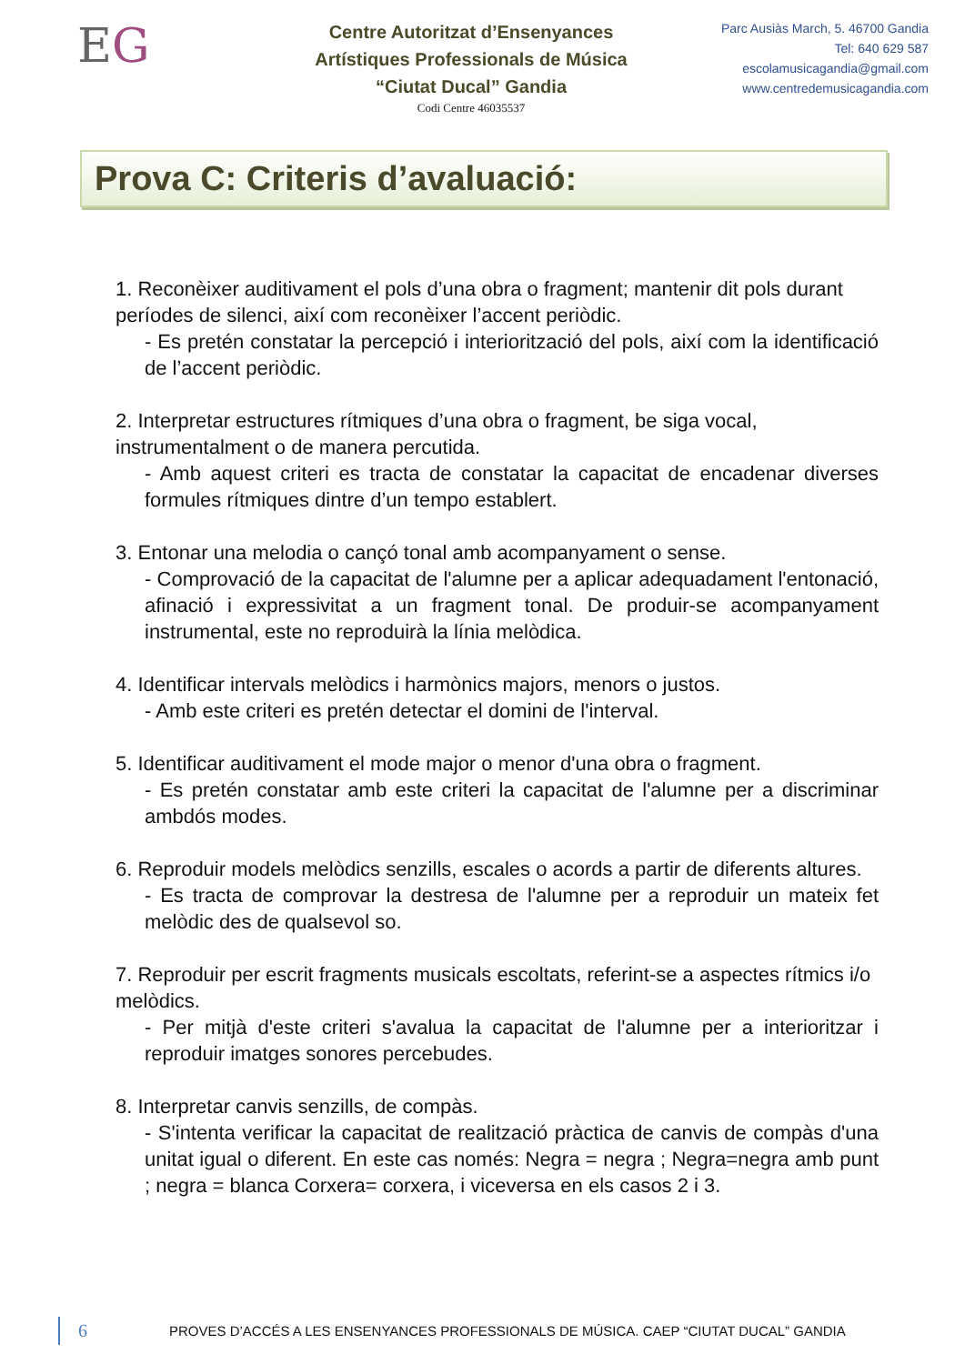EG
Centre Autoritzat d’Ensenyances
Artístiques Professionals de Música
“Ciutat Ducal” Gandia
Codi Centre 46035537
Parc Ausiàs March, 5. 46700 Gandia
Tel: 640 629 587
escolamusicagandia@gmail.com
www.centredemusicagandia.com
Prova C: Criteris d’avaluació:
1. Reconèixer auditivament el pols d’una obra o fragment; mantenir dit pols durant períodes de silenci, així com reconèixer l’accent periòdic.
- Es pretén constatar la percepció i interiorització del pols, així com la identificació de l’accent periòdic.
2. Interpretar estructures rítmiques d’una obra o fragment, be siga vocal, instrumentalment o de manera percutida.
- Amb aquest criteri es tracta de constatar la capacitat de encadenar diverses formules rítmiques dintre d’un tempo establert.
3. Entonar una melodia o cançó tonal amb acompanyament o sense.
- Comprovació de la capacitat de l'alumne per a aplicar adequadament l'entonació, afinació i expressivitat a un fragment tonal. De produir-se acompanyament instrumental, este no reproduirà la línia melòdica.
4. Identificar intervals melòdics i harmònics majors, menors o justos.
- Amb este criteri es pretén detectar el domini de l'interval.
5. Identificar auditivament el mode major o menor d'una obra o fragment.
- Es pretén constatar amb este criteri la capacitat de l'alumne per a discriminar ambdós modes.
6. Reproduir models melòdics senzills, escales o acords a partir de diferents altures.
- Es tracta de comprovar la destresa de l'alumne per a reproduir un mateix fet melòdic des de qualsevol so.
7. Reproduir per escrit fragments musicals escoltats, referint-se a aspectes rítmics i/o melòdics.
- Per mitjà d'este criteri s'avalua la capacitat de l'alumne per a interioritzar i reproduir imatges sonores percebudes.
8. Interpretar canvis senzills, de compàs.
- S'intenta verificar la capacitat de realització pràctica de canvis de compàs d'una unitat igual o diferent. En este cas només: Negra = negra ; Negra=negra amb punt ; negra = blanca Corxera= corxera, i viceversa en els casos 2 i 3.
6 PROVES D’ACCÉS A LES ENSENYANCES PROFESSIONALS DE MÚSICA. CAEP “CIUTAT DUCAL” GANDIA